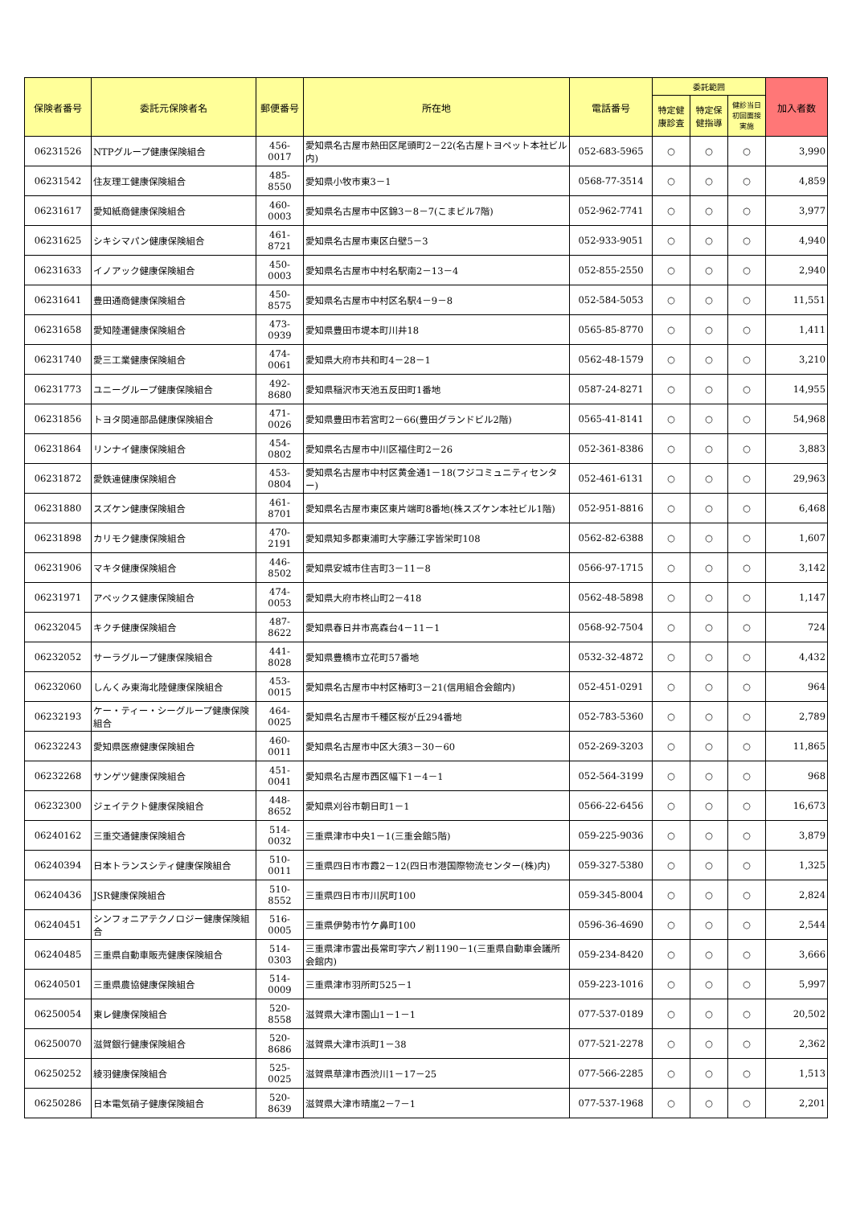| 保険者番号 | 委託元保険者名 | 郵便番号 | 所在地 | 電話番号 | 委託範囲 | | | 加入者数 |
| --- | --- | --- | --- | --- | --- | --- | --- | --- |
| | | | | | 特定健康診査 | 特定保健指導 | 健診当日初回面接実施 | |
| 06231526 | NTPグループ健康保険組合 | 456-0017 | 愛知県名古屋市熱田区尾頭町2－22(名古屋トヨペット本社ビル内) | 052-683-5965 | ○ | ○ | ○ | 3,990 |
| 06231542 | 住友理工健康保険組合 | 485-8550 | 愛知県小牧市東3－1 | 0568-77-3514 | ○ | ○ | ○ | 4,859 |
| 06231617 | 愛知紙商健康保険組合 | 460-0003 | 愛知県名古屋市中区錦3－8－7(こまビル7階) | 052-962-7741 | ○ | ○ | ○ | 3,977 |
| 06231625 | シキシマパン健康保険組合 | 461-8721 | 愛知県名古屋市東区白壁5－3 | 052-933-9051 | ○ | ○ | ○ | 4,940 |
| 06231633 | イノアック健康保険組合 | 450-0003 | 愛知県名古屋市中村名駅南2－13－4 | 052-855-2550 | ○ | ○ | ○ | 2,940 |
| 06231641 | 豊田通商健康保険組合 | 450-8575 | 愛知県名古屋市中村区名駅4－9－8 | 052-584-5053 | ○ | ○ | ○ | 11,551 |
| 06231658 | 愛知陸運健康保険組合 | 473-0939 | 愛知県豊田市堤本町川井18 | 0565-85-8770 | ○ | ○ | ○ | 1,411 |
| 06231740 | 愛三工業健康保険組合 | 474-0061 | 愛知県大府市共和町4－28－1 | 0562-48-1579 | ○ | ○ | ○ | 3,210 |
| 06231773 | ユニーグループ健康保険組合 | 492-8680 | 愛知県稲沢市天池五反田町1番地 | 0587-24-8271 | ○ | ○ | ○ | 14,955 |
| 06231856 | トヨタ関連部品健康保険組合 | 471-0026 | 愛知県豊田市若宮町2－66(豊田グランドビル2階) | 0565-41-8141 | ○ | ○ | ○ | 54,968 |
| 06231864 | リンナイ健康保険組合 | 454-0802 | 愛知県名古屋市中川区福住町2－26 | 052-361-8386 | ○ | ○ | ○ | 3,883 |
| 06231872 | 愛鉄連健康保険組合 | 453-0804 | 愛知県名古屋市中村区黄金通1－18(フジコミュニティセンター) | 052-461-6131 | ○ | ○ | ○ | 29,963 |
| 06231880 | スズケン健康保険組合 | 461-8701 | 愛知県名古屋市東区東片端町8番地(株スズケン本社ビル1階) | 052-951-8816 | ○ | ○ | ○ | 6,468 |
| 06231898 | カリモク健康保険組合 | 470-2191 | 愛知県知多郡東浦町大字藤江字皆栄町108 | 0562-82-6388 | ○ | ○ | ○ | 1,607 |
| 06231906 | マキタ健康保険組合 | 446-8502 | 愛知県安城市住吉町3－11－8 | 0566-97-1715 | ○ | ○ | ○ | 3,142 |
| 06231971 | アペックス健康保険組合 | 474-0053 | 愛知県大府市柊山町2－418 | 0562-48-5898 | ○ | ○ | ○ | 1,147 |
| 06232045 | キクチ健康保険組合 | 487-8622 | 愛知県春日井市高森台4－11－1 | 0568-92-7504 | ○ | ○ | ○ | 724 |
| 06232052 | サーラグループ健康保険組合 | 441-8028 | 愛知県豊橋市立花町57番地 | 0532-32-4872 | ○ | ○ | ○ | 4,432 |
| 06232060 | しんくみ東海北陸健康保険組合 | 453-0015 | 愛知県名古屋市中村区椿町3－21(信用組合会館内) | 052-451-0291 | ○ | ○ | ○ | 964 |
| 06232193 | ケー・ティー・シーグループ健康保険組合 | 464-0025 | 愛知県名古屋市千種区桜が丘294番地 | 052-783-5360 | ○ | ○ | ○ | 2,789 |
| 06232243 | 愛知県医療健康保険組合 | 460-0011 | 愛知県名古屋市中区大須3－30－60 | 052-269-3203 | ○ | ○ | ○ | 11,865 |
| 06232268 | サンゲツ健康保険組合 | 451-0041 | 愛知県名古屋市西区幅下1－4－1 | 052-564-3199 | ○ | ○ | ○ | 968 |
| 06232300 | ジェイテクト健康保険組合 | 448-8652 | 愛知県刈谷市朝日町1－1 | 0566-22-6456 | ○ | ○ | ○ | 16,673 |
| 06240162 | 三重交通健康保険組合 | 514-0032 | 三重県津市中央1－1(三重会館5階) | 059-225-9036 | ○ | ○ | ○ | 3,879 |
| 06240394 | 日本トランスシティ健康保険組合 | 510-0011 | 三重県四日市市霞2－12(四日市港国際物流センター(株)内) | 059-327-5380 | ○ | ○ | ○ | 1,325 |
| 06240436 | JSR健康保険組合 | 510-8552 | 三重県四日市市川尻町100 | 059-345-8004 | ○ | ○ | ○ | 2,824 |
| 06240451 | シンフォニアテクノロジー健康保険組合 | 516-0005 | 三重県伊勢市竹ケ鼻町100 | 0596-36-4690 | ○ | ○ | ○ | 2,544 |
| 06240485 | 三重県自動車販売健康保険組合 | 514-0303 | 三重県津市雲出長常町字六ノ割1190－1(三重県自動車会議所会館内) | 059-234-8420 | ○ | ○ | ○ | 3,666 |
| 06240501 | 三重県農協健康保険組合 | 514-0009 | 三重県津市羽所町525－1 | 059-223-1016 | ○ | ○ | ○ | 5,997 |
| 06250054 | 東レ健康保険組合 | 520-8558 | 滋賀県大津市園山1－1－1 | 077-537-0189 | ○ | ○ | ○ | 20,502 |
| 06250070 | 滋賀銀行健康保険組合 | 520-8686 | 滋賀県大津市浜町1－38 | 077-521-2278 | ○ | ○ | ○ | 2,362 |
| 06250252 | 綾羽健康保険組合 | 525-0025 | 滋賀県草津市西渋川1－17－25 | 077-566-2285 | ○ | ○ | ○ | 1,513 |
| 06250286 | 日本電気硝子健康保険組合 | 520-8639 | 滋賀県大津市晴嵐2－7－1 | 077-537-1968 | ○ | ○ | ○ | 2,201 |